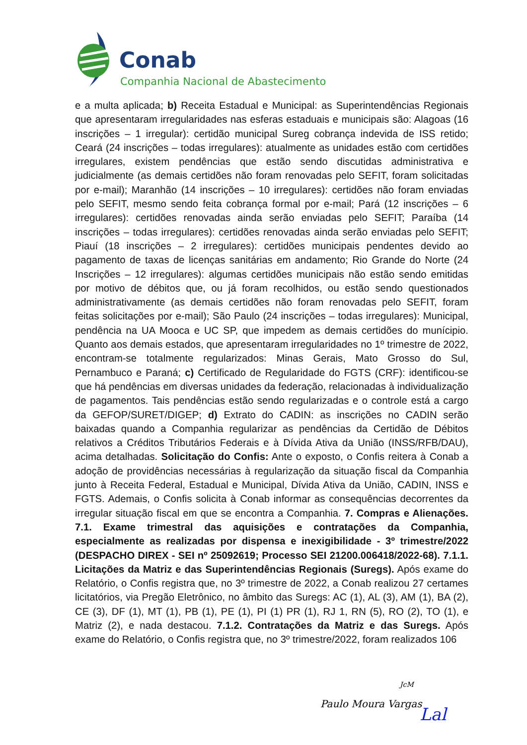Conab
Companhia Nacional de Abastecimento
e a multa aplicada; b) Receita Estadual e Municipal: as Superintendências Regionais que apresentaram irregularidades nas esferas estaduais e municipais são: Alagoas (16 inscrições – 1 irregular): certidão municipal Sureg cobrança indevida de ISS retido; Ceará (24 inscrições – todas irregulares): atualmente as unidades estão com certidões irregulares, existem pendências que estão sendo discutidas administrativa e judicialmente (as demais certidões não foram renovadas pelo SEFIT, foram solicitadas por e-mail); Maranhão (14 inscrições – 10 irregulares): certidões não foram enviadas pelo SEFIT, mesmo sendo feita cobrança formal por e-mail; Pará (12 inscrições – 6 irregulares): certidões renovadas ainda serão enviadas pelo SEFIT; Paraíba (14 inscrições – todas irregulares): certidões renovadas ainda serão enviadas pelo SEFIT; Piauí (18 inscrições – 2 irregulares): certidões municipais pendentes devido ao pagamento de taxas de licenças sanitárias em andamento; Rio Grande do Norte (24 Inscrições – 12 irregulares): algumas certidões municipais não estão sendo emitidas por motivo de débitos que, ou já foram recolhidos, ou estão sendo questionados administrativamente (as demais certidões não foram renovadas pelo SEFIT, foram feitas solicitações por e-mail); São Paulo (24 inscrições – todas irregulares): Municipal, pendência na UA Mooca e UC SP, que impedem as demais certidões do munícipio. Quanto aos demais estados, que apresentaram irregularidades no 1º trimestre de 2022, encontram-se totalmente regularizados: Minas Gerais, Mato Grosso do Sul, Pernambuco e Paraná; c) Certificado de Regularidade do FGTS (CRF): identificou-se que há pendências em diversas unidades da federação, relacionadas à individualização de pagamentos. Tais pendências estão sendo regularizadas e o controle está a cargo da GEFOP/SURET/DIGEP; d) Extrato do CADIN: as inscrições no CADIN serão baixadas quando a Companhia regularizar as pendências da Certidão de Débitos relativos a Créditos Tributários Federais e à Dívida Ativa da União (INSS/RFB/DAU), acima detalhadas. Solicitação do Confis: Ante o exposto, o Confis reitera à Conab a adoção de providências necessárias à regularização da situação fiscal da Companhia junto à Receita Federal, Estadual e Municipal, Dívida Ativa da União, CADIN, INSS e FGTS. Ademais, o Confis solicita à Conab informar as consequências decorrentes da irregular situação fiscal em que se encontra a Companhia. 7. Compras e Alienações. 7.1. Exame trimestral das aquisições e contratações da Companhia, especialmente as realizadas por dispensa e inexigibilidade - 3º trimestre/2022 (DESPACHO DIREX - SEI nº 25092619; Processo SEI 21200.006418/2022-68). 7.1.1. Licitações da Matriz e das Superintendências Regionais (Suregs). Após exame do Relatório, o Confis registra que, no 3º trimestre de 2022, a Conab realizou 27 certames licitatórios, via Pregão Eletrônico, no âmbito das Suregs: AC (1), AL (3), AM (1), BA (2), CE (3), DF (1), MT (1), PB (1), PE (1), PI (1) PR (1), RJ 1, RN (5), RO (2), TO (1), e Matriz (2), e nada destacou. 7.1.2. Contratações da Matriz e das Suregs. Após exame do Relatório, o Confis registra que, no 3º trimestre/2022, foram realizados 106
JcM
Paulo Moura Vargas
Lal